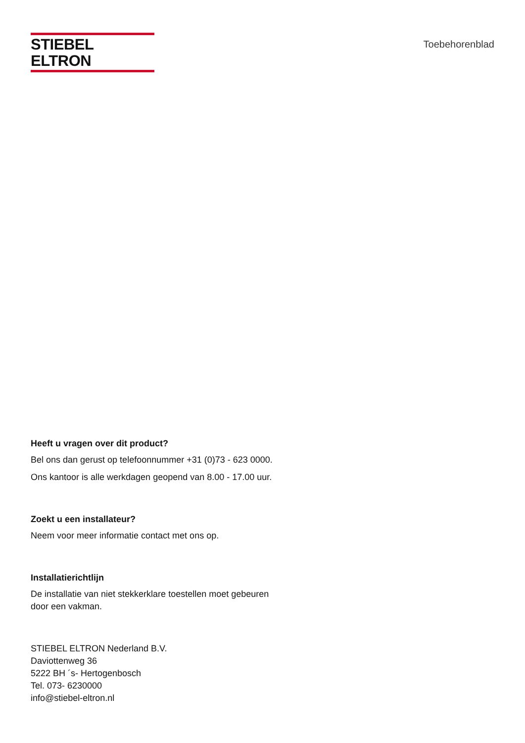STIEBEL ELTRON
Toebehorenblad
Heeft u vragen over dit product?
Bel ons dan gerust op telefoonnummer +31 (0)73 - 623 0000.
Ons kantoor is alle werkdagen geopend van 8.00 - 17.00 uur.
Zoekt u een installateur?
Neem voor meer informatie contact met ons op.
Installatierichtlijn
De installatie van niet stekkerklare toestellen moet gebeuren
door een vakman.
STIEBEL ELTRON Nederland B.V.
Daviottenweg 36
5222 BH ´s- Hertogenbosch
Tel. 073- 6230000
info@stiebel-eltron.nl